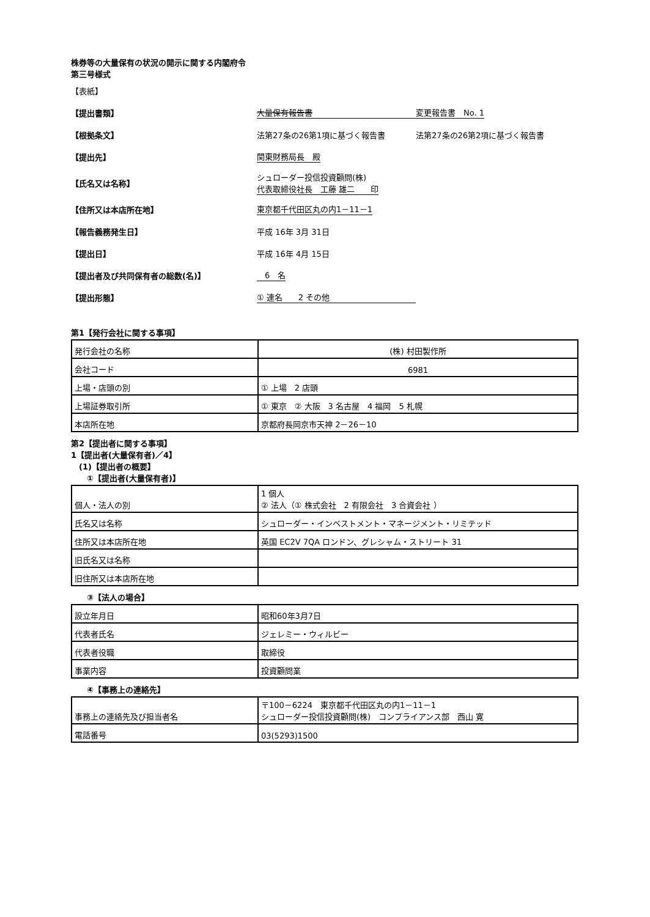株券等の大量保有の状況の開示に関する内閣府令
第三号様式
【表紙】
【提出書類】 大量保有報告書 変更報告書　No. 1
【根拠条文】 法第27条の26第1項に基づく報告書 法第27条の26第2項に基づく報告書
【提出先】 関東財務局長　殿
【氏名又は名称】 シュローダー投信投資顧問(株)
代表取締役社長　工藤 雄二　　印
【住所又は本店所在地】 東京都千代田区丸の内1－11－1
【報告義務発生日】 平成 16年 3月 31日
【提出日】 平成 16年 4月 15日
【提出者及び共同保有者の総数(名)】　6　名
【提出形態】 ① 連名　　2 その他
第1【発行会社に関する事項】
| 発行会社の名称 | (株) 村田製作所 |
| 会社コード | 6981 |
| 上場・店頭の別 | ① 上場 2 店頭 |
| 上場証券取引所 | ① 東京 ② 大阪 3 名古屋 4 福岡 5 札幌 |
| 本店所在地 | 京都府長岡京市天神 2－26－10 |
第2【提出者に関する事項】
1【提出者(大量保有者)／4】
　(1)【提出者の概要】
　　①【提出者(大量保有者)】
| 個人・法人の別 | 1 個人 ② 法人（① 株式会社 2 有限会社 3 合資会社 ） |
| 氏名又は名称 | シュローダー・インベストメント・マネージメント・リミテッド |
| 住所又は本店所在地 | 英国 EC2V 7QA ロンドン、グレシャム・ストリート 31 |
| 旧氏名又は名称 | |
| 旧住所又は本店所在地 | |
　　③【法人の場合】
| 設立年月日 | 昭和60年3月7日 |
| 代表者氏名 | ジェレミー・ウィルビー |
| 代表者役職 | 取締役 |
| 事業内容 | 投資顧問業 |
　　④【事務上の連絡先】
| 事務上の連絡先及び担当者名 | 〒100－6224 東京都千代田区丸の内1－11－1 シュローダー投信投資顧問(株) コンプライアンス部 西山 寛 |
| 電話番号 | 03(5293)1500 |